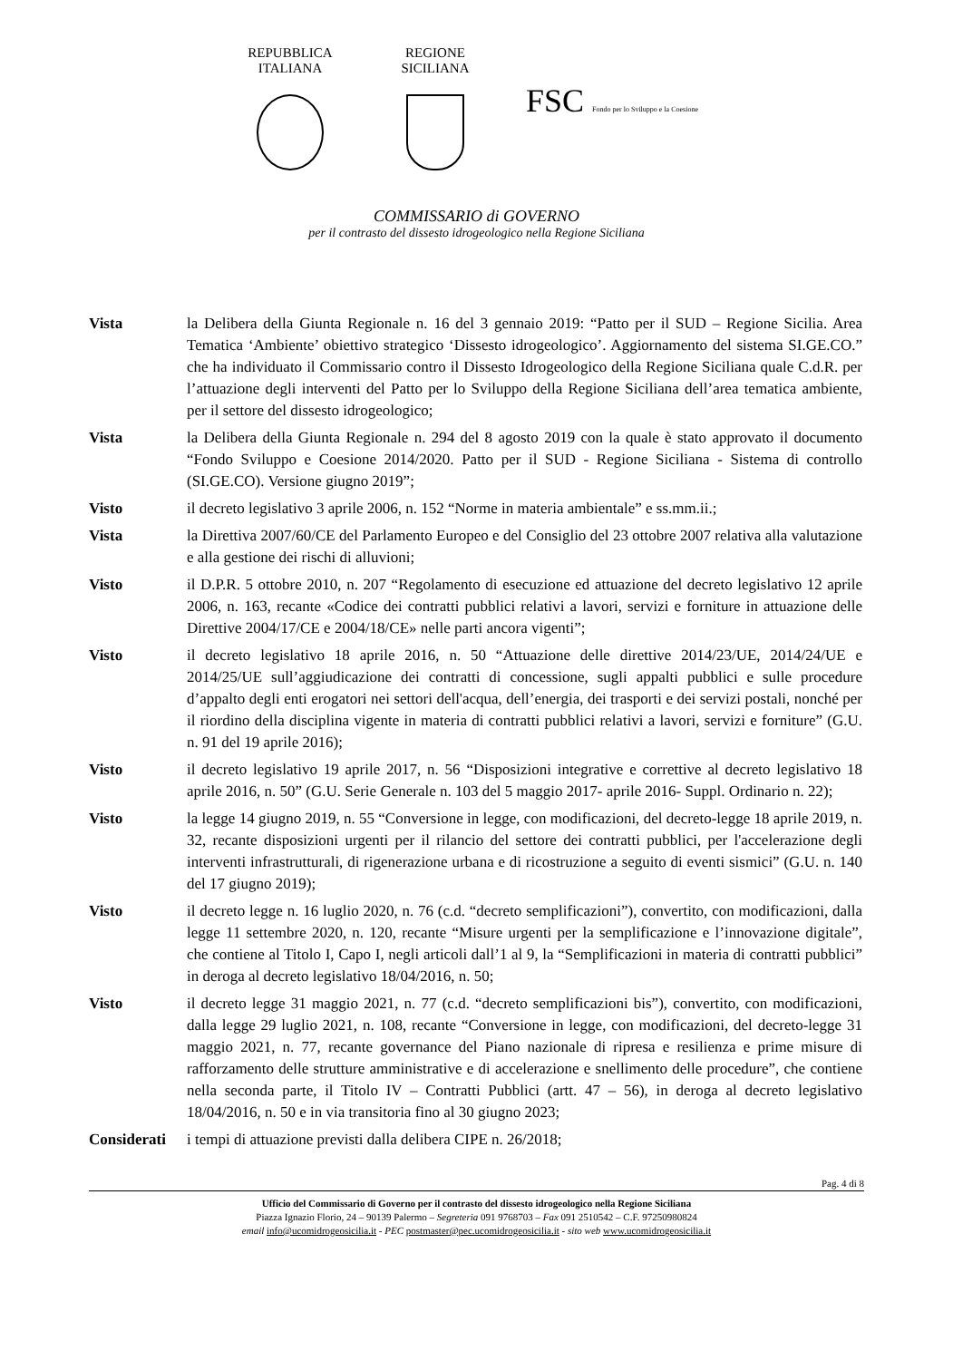REPUBBLICA
ITALIANA
REGIONE
SICILIANA
FSC Fondo per lo Sviluppo e la Coesione
COMMISSARIO di GOVERNO
per il contrasto del dissesto idrogeologico nella Regione Siciliana
Vista la Delibera della Giunta Regionale n. 16 del 3 gennaio 2019: “Patto per il SUD – Regione Sicilia. Area Tematica ‘Ambiente’ obiettivo strategico ‘Dissesto idrogeologico’. Aggiornamento del sistema SI.GE.CO.” che ha individuato il Commissario contro il Dissesto Idrogeologico della Regione Siciliana quale C.d.R. per l’attuazione degli interventi del Patto per lo Sviluppo della Regione Siciliana dell’area tematica ambiente, per il settore del dissesto idrogeologico;
Vista la Delibera della Giunta Regionale n. 294 del 8 agosto 2019 con la quale è stato approvato il documento “Fondo Sviluppo e Coesione 2014/2020. Patto per il SUD - Regione Siciliana - Sistema di controllo (SI.GE.CO). Versione giugno 2019”;
Visto il decreto legislativo 3 aprile 2006, n. 152 “Norme in materia ambientale” e ss.mm.ii.;
Vista la Direttiva 2007/60/CE del Parlamento Europeo e del Consiglio del 23 ottobre 2007 relativa alla valutazione e alla gestione dei rischi di alluvioni;
Visto il D.P.R. 5 ottobre 2010, n. 207 “Regolamento di esecuzione ed attuazione del decreto legislativo 12 aprile 2006, n. 163, recante «Codice dei contratti pubblici relativi a lavori, servizi e forniture in attuazione delle Direttive 2004/17/CE e 2004/18/CE» nelle parti ancora vigenti”;
Visto il decreto legislativo 18 aprile 2016, n. 50 “Attuazione delle direttive 2014/23/UE, 2014/24/UE e 2014/25/UE sull’aggiudicazione dei contratti di concessione, sugli appalti pubblici e sulle procedure d’appalto degli enti erogatori nei settori dell'acqua, dell’energia, dei trasporti e dei servizi postali, nonché per il riordino della disciplina vigente in materia di contratti pubblici relativi a lavori, servizi e forniture” (G.U. n. 91 del 19 aprile 2016);
Visto il decreto legislativo 19 aprile 2017, n. 56 “Disposizioni integrative e correttive al decreto legislativo 18 aprile 2016, n. 50” (G.U. Serie Generale n. 103 del 5 maggio 2017- aprile 2016- Suppl. Ordinario n. 22);
Visto la legge 14 giugno 2019, n. 55 “Conversione in legge, con modificazioni, del decreto-legge 18 aprile 2019, n. 32, recante disposizioni urgenti per il rilancio del settore dei contratti pubblici, per l'accelerazione degli interventi infrastrutturali, di rigenerazione urbana e di ricostruzione a seguito di eventi sismici” (G.U. n. 140 del 17 giugno 2019);
Visto il decreto legge n. 16 luglio 2020, n. 76 (c.d. “decreto semplificazioni”), convertito, con modificazioni, dalla legge 11 settembre 2020, n. 120, recante “Misure urgenti per la semplificazione e l’innovazione digitale”, che contiene al Titolo I, Capo I, negli articoli dall’1 al 9, la “Semplificazioni in materia di contratti pubblici” in deroga al decreto legislativo 18/04/2016, n. 50;
Visto il decreto legge 31 maggio 2021, n. 77 (c.d. “decreto semplificazioni bis”), convertito, con modificazioni, dalla legge 29 luglio 2021, n. 108, recante “Conversione in legge, con modificazioni, del decreto-legge 31 maggio 2021, n. 77, recante governance del Piano nazionale di ripresa e resilienza e prime misure di rafforzamento delle strutture amministrative e di accelerazione e snellimento delle procedure”, che contiene nella seconda parte, il Titolo IV – Contratti Pubblici (artt. 47 – 56), in deroga al decreto legislativo 18/04/2016, n. 50 e in via transitoria fino al 30 giugno 2023;
Considerati
i tempi di attuazione previsti dalla delibera CIPE n. 26/2018;
Pag. 4 di 8
Ufficio del Commissario di Governo per il contrasto del dissesto idrogeologico nella Regione Siciliana
Piazza Ignazio Florio, 24 – 90139 Palermo – Segreteria 091 9768703 – Fax 091 2510542 – C.F. 97250980824
email info@ucomidrogeosicilia.it - PEC postmaster@pec.ucomidrogeosicilia.it - sito web www.ucomidrogeosicilia.it